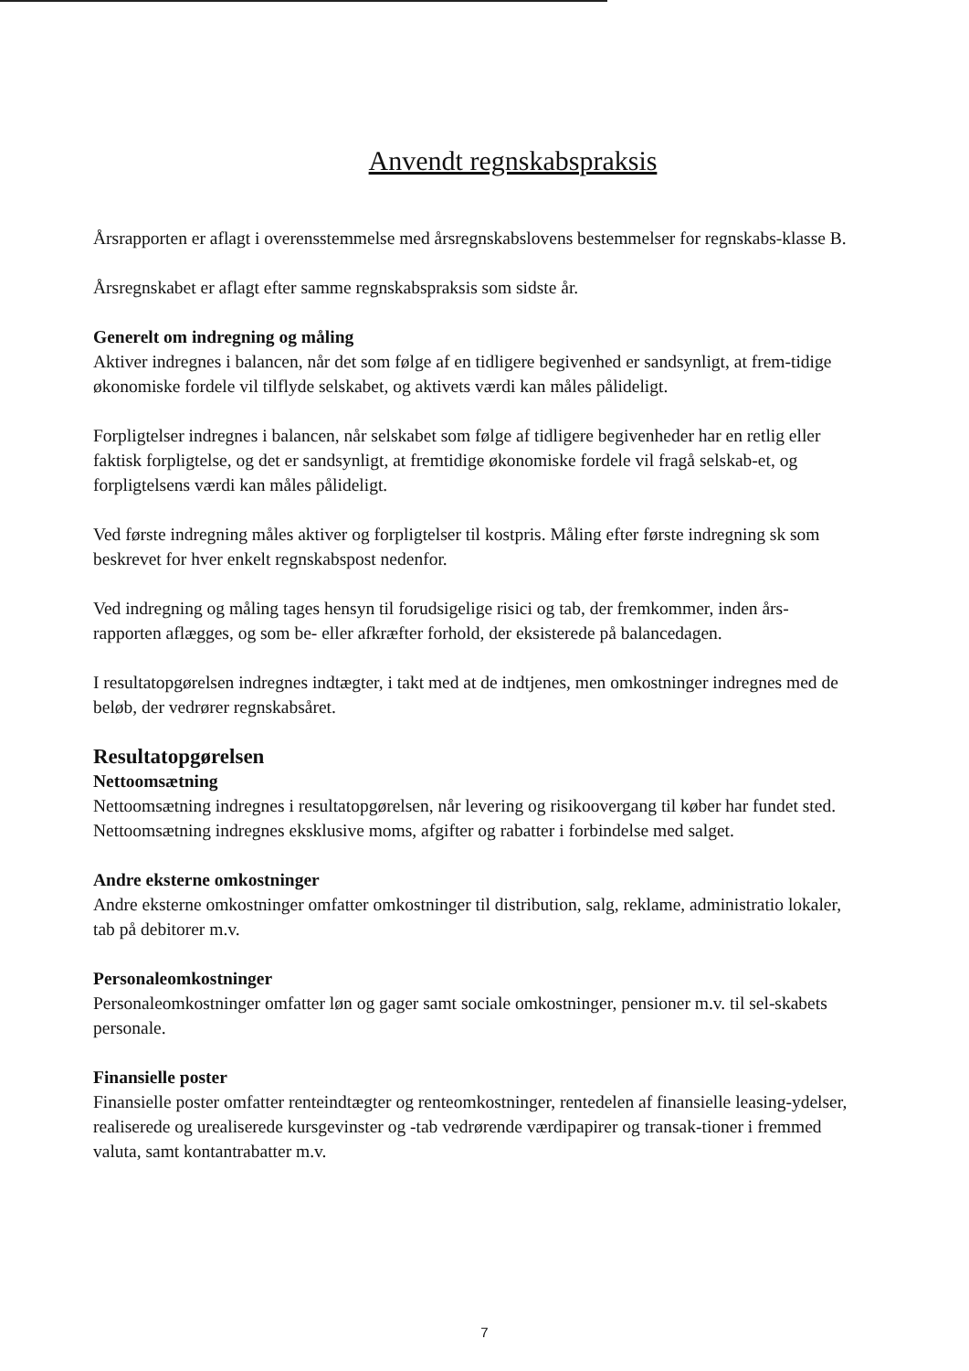Anvendt regnskabspraksis
Årsrapporten er aflagt i overensstemmelse med årsregnskabslovens bestemmelser for regnskabs-klasse B.
Årsregnskabet er aflagt efter samme regnskabspraksis som sidste år.
Generelt om indregning og måling
Aktiver indregnes i balancen, når det som følge af en tidligere begivenhed er sandsynligt, at frem-tidige økonomiske fordele vil tilflyde selskabet, og aktivets værdi kan måles pålideligt.
Forpligtelser indregnes i balancen, når selskabet som følge af tidligere begivenheder har en retlig eller faktisk forpligtelse, og det er sandsynligt, at fremtidige økonomiske fordele vil fragå selskab-et, og forpligtelsens værdi kan måles pålideligt.
Ved første indregning måles aktiver og forpligtelser til kostpris. Måling efter første indregning sk som beskrevet for hver enkelt regnskabspost nedenfor.
Ved indregning og måling tages hensyn til forudsigelige risici og tab, der fremkommer, inden års-rapporten aflægges, og som be- eller afkræfter forhold, der eksisterede på balancedagen.
I resultatopgørelsen indregnes indtægter, i takt med at de indtjenes, men omkostninger indregnes med de beløb, der vedrører regnskabsåret.
Resultatopgørelsen
Nettoomsætning
Nettoomsætning indregnes i resultatopgørelsen, når levering og risikoovergang til køber har fundet sted. Nettoomsætning indregnes eksklusive moms, afgifter og rabatter i forbindelse med salget.
Andre eksterne omkostninger
Andre eksterne omkostninger omfatter omkostninger til distribution, salg, reklame, administratio lokaler, tab på debitorer m.v.
Personaleomkostninger
Personaleomkostninger omfatter løn og gager samt sociale omkostninger, pensioner m.v. til sel-skabets personale.
Finansielle poster
Finansielle poster omfatter renteindtægter og renteomkostninger, rentedelen af finansielle leasing-ydelser, realiserede og urealiserede kursgevinster og -tab vedrørende værdipapirer og transak-tioner i fremmed valuta, samt kontantrabatter m.v.
7